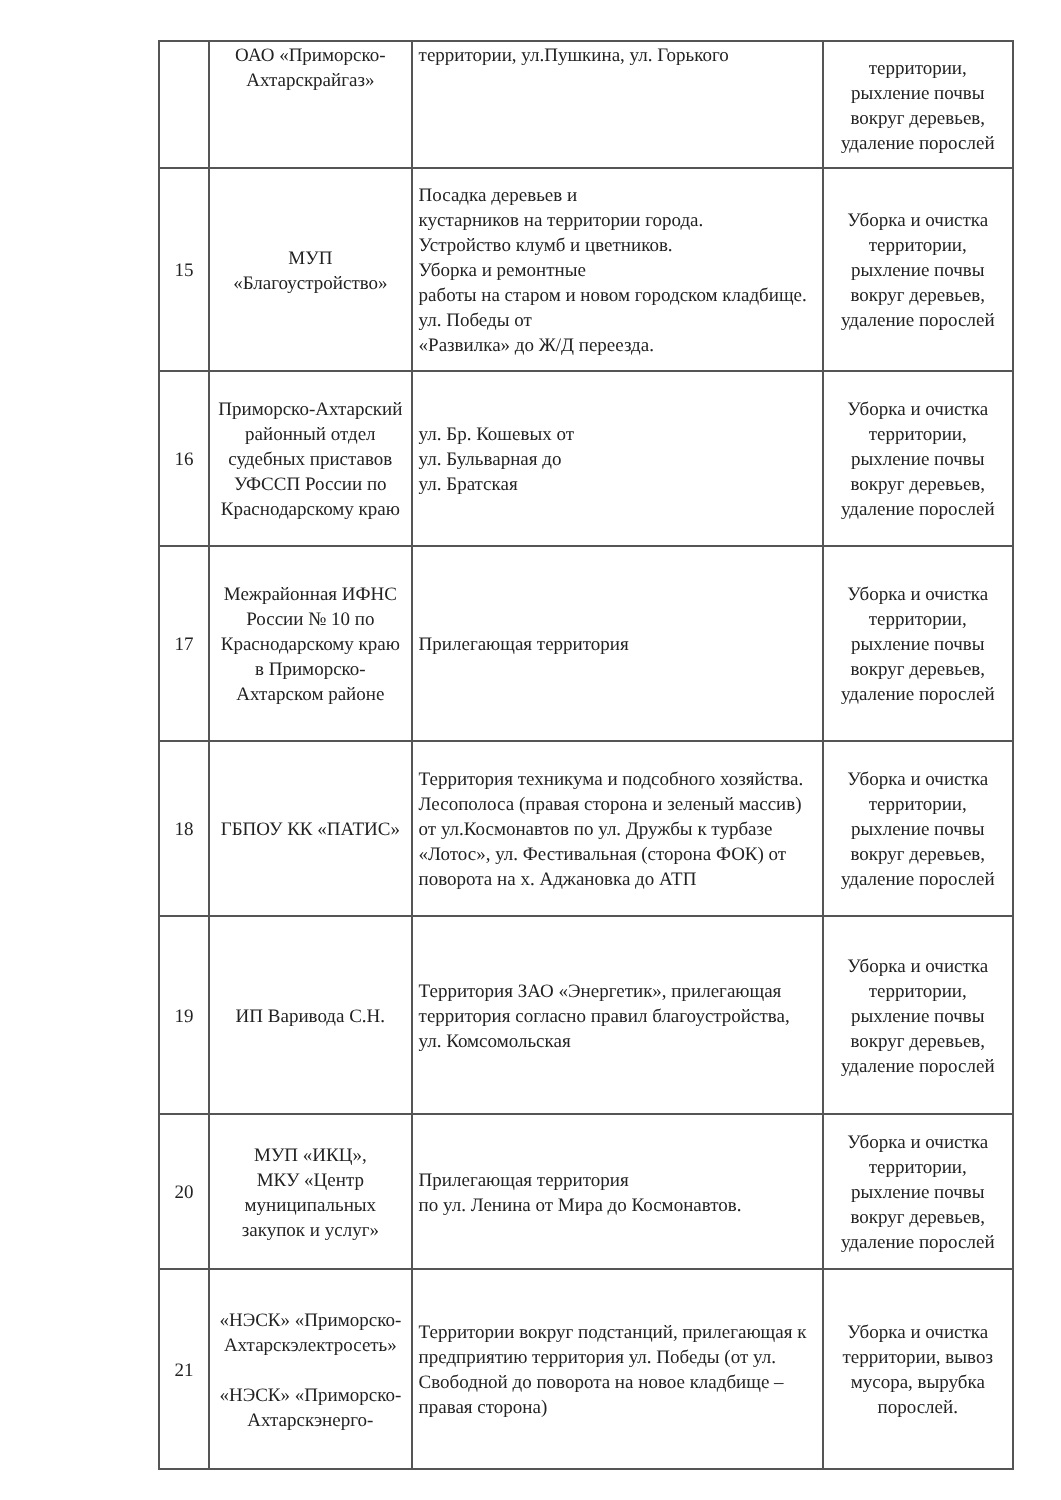| | ОАО «Приморско-Ахтарскрайгаз» | территории, ул.Пушкина, ул. Горького | территории, рыхление почвы вокруг деревьев, удаление порослей |
| 15 | МУП «Благоустройство» | Посадка деревьев и кустарников на территории города. Устройство клумб и цветников. Уборка и ремонтные работы на старом и новом городском кладбище. ул. Победы от «Развилка» до Ж/Д переезда. | Уборка и очистка территории, рыхление почвы вокруг деревьев, удаление порослей |
| 16 | Приморско-Ахтарский районный отдел судебных приставов УФССП России по Краснодарскому краю | ул. Бр. Кошевых от ул. Бульварная до ул. Братская | Уборка и очистка территории, рыхление почвы вокруг деревьев, удаление порослей |
| 17 | Межрайонная ИФНС России № 10 по Краснодарскому краю в Приморско-Ахтарском районе | Прилегающая территория | Уборка и очистка территории, рыхление почвы вокруг деревьев, удаление порослей |
| 18 | ГБПОУ КК «ПАТИС» | Территория техникума и подсобного хозяйства. Лесополоса (правая сторона и зеленый массив) от ул.Космонавтов по ул. Дружбы к турбазе «Лотос», ул. Фестивальная (сторона ФОК) от поворота на х. Аджановка до АТП | Уборка и очистка территории, рыхление почвы вокруг деревьев, удаление порослей |
| 19 | ИП Варивода С.Н. | Территория ЗАО «Энергетик», прилегающая территория согласно правил благоустройства, ул. Комсомольская | Уборка и очистка территории, рыхление почвы вокруг деревьев, удаление порослей |
| 20 | МУП «ИКЦ», МКУ «Центр муниципальных закупок и услуг» | Прилегающая территория по ул. Ленина от Мира до Космонавтов. | Уборка и очистка территории, рыхление почвы вокруг деревьев, удаление порослей |
| 21 | «НЭСК» «Приморско-Ахтарскэлектросеть» «НЭСК» «Приморско-Ахтарскэнерго- | Территории вокруг подстанций, прилегающая к предприятию территория ул. Победы (от ул. Свободной до поворота на новое кладбище – правая сторона) | Уборка и очистка территории, вывоз мусора, вырубка порослей. |